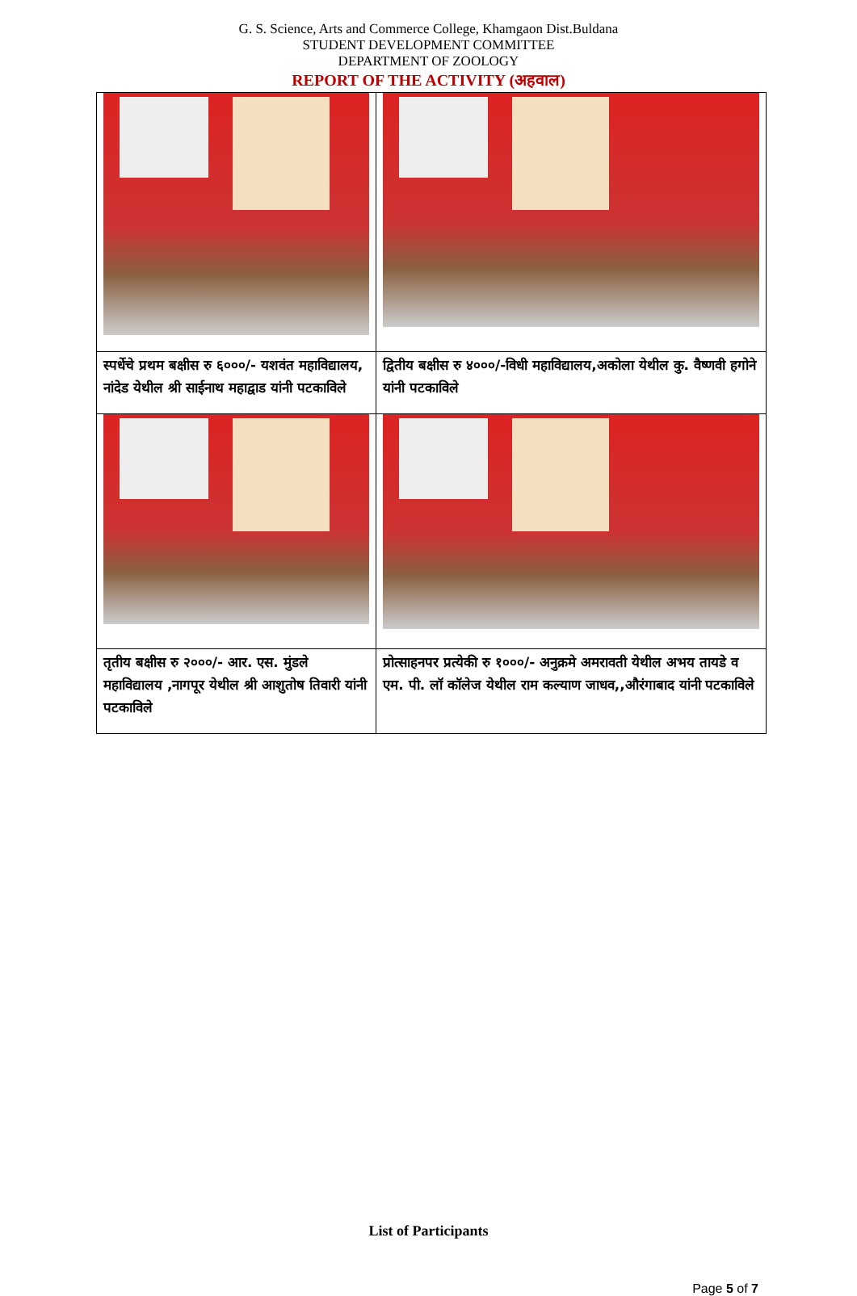G. S. Science, Arts and Commerce College, Khamgaon Dist.Buldana
STUDENT DEVELOPMENT COMMITTEE
DEPARTMENT OF ZOOLOGY
REPORT OF THE ACTIVITY (अहवाल)
| स्पर्धेचे प्रथम बक्षीस रु ६०००/- यशवंत महाविद्यालय, नांदेड येथील श्री साईनाथ महाद्वाड यांनी पटकाविले | द्वितीय बक्षीस रु ४०००/-विधी महाविद्यालय,अकोला येथील कु. वैष्णवी हगोने यांनी पटकाविले |
| तृतीय बक्षीस रु २०००/- आर. एस. मुंडले महाविद्यालय ,नागपूर येथील श्री आशुतोष तिवारी यांनी पटकाविले | प्रोत्साहनपर प्रत्येकी रु १०००/- अनुक्रमे अमरावती येथील अभय तायडे व एम. पी. लॉ कॉलेज येथील राम कल्याण जाधव,,औरंगाबाद यांनी पटकाविले |
List of Participants
Page 5 of 7